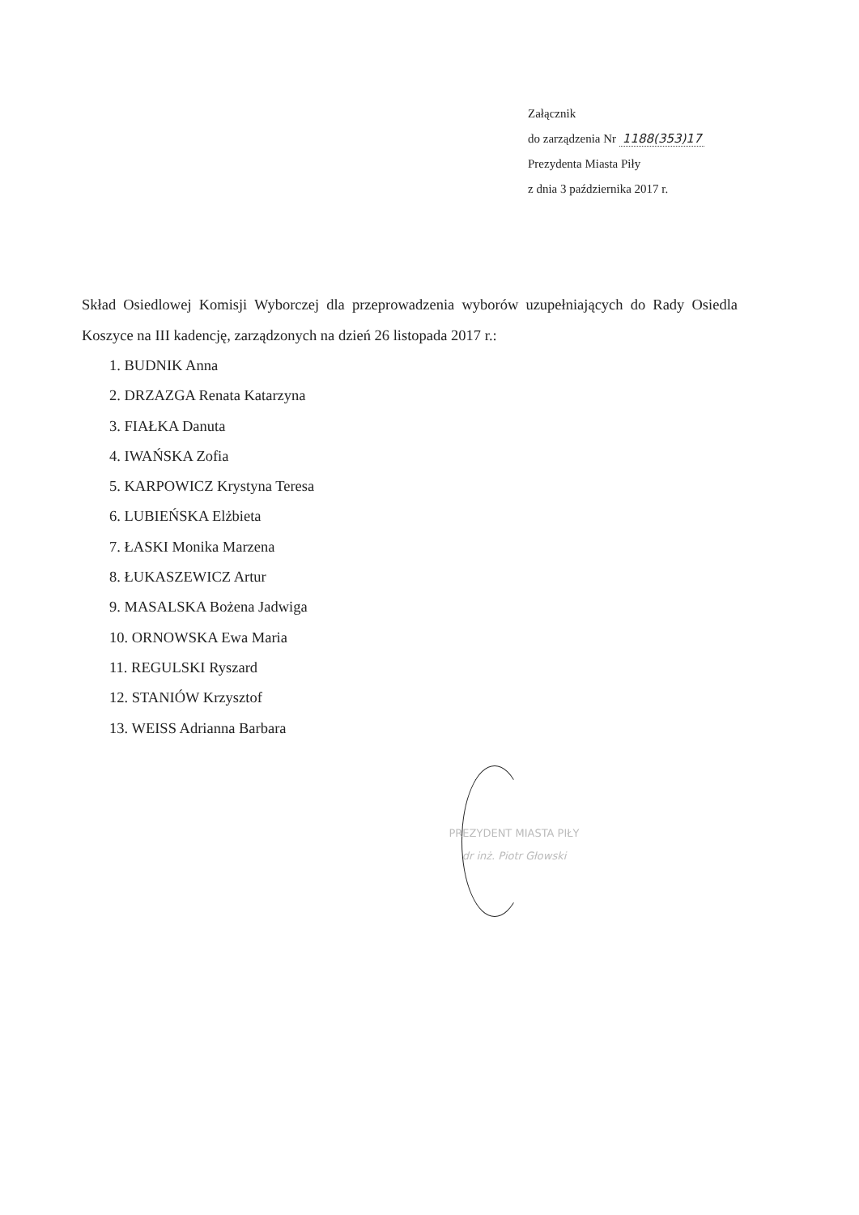Załącznik
do zarządzenia Nr 1188(353)17
Prezydenta Miasta Piły
z dnia 3 października 2017 r.
Skład Osiedlowej Komisji Wyborczej dla przeprowadzenia wyborów uzupełniających do Rady Osiedla Koszyce na III kadencję, zarządzonych na dzień 26 listopada 2017 r.:
1. BUDNIK Anna
2. DRZAZGA Renata Katarzyna
3. FIAŁKA Danuta
4. IWAŃSKA Zofia
5. KARPOWICZ Krystyna Teresa
6. LUBIEŃSKA Elżbieta
7. ŁASKI Monika Marzena
8. ŁUKASZEWICZ Artur
9. MASALSKA Bożena Jadwiga
10. ORNOWSKA Ewa Maria
11. REGULSKI Ryszard
12. STANIÓW Krzysztof
13. WEISS Adrianna Barbara
PREZYDENT MIASTA PIŁY
dr inż. Piotr Głowski